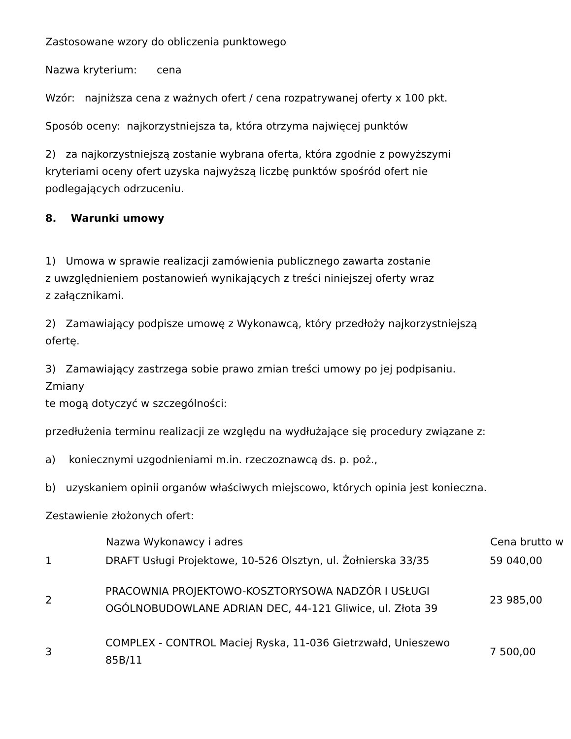Zastosowane wzory do obliczenia punktowego
Nazwa kryterium: cena
Wzór: najniższa cena z ważnych ofert / cena rozpatrywanej oferty x 100 pkt.
Sposób oceny: najkorzystniejsza ta, która otrzyma najwięcej punktów
2) za najkorzystniejszą zostanie wybrana oferta, która zgodnie z powyższymi
kryteriami oceny ofert uzyska najwyższą liczbę punktów spośród ofert nie
podlegających odrzuceniu.
8. Warunki umowy
1) Umowa w sprawie realizacji zamówienia publicznego zawarta zostanie
z uwzględnieniem postanowień wynikających z treści niniejszej oferty wraz
z załącznikami.
2) Zamawiający podpisze umowę z Wykonawcą, który przedłoży najkorzystniejszą
ofertę.
3) Zamawiający zastrzega sobie prawo zmian treści umowy po jej podpisaniu.
Zmiany
te mogą dotyczyć w szczególności:
przedłużenia terminu realizacji ze względu na wydłużające się procedury związane z:
a) koniecznymi uzgodnieniami m.in. rzeczoznawcą ds. p. poż.,
b) uzyskaniem opinii organów właściwych miejscowo, których opinia jest konieczna.
Zestawienie złożonych ofert:
| | Nazwa Wykonawcy i adres | Cena brutto w |
| --- | --- | --- |
| 1 | DRAFT Usługi Projektowe, 10-526 Olsztyn, ul. Żołnierska 33/35 | 59 040,00 |
| 2 | PRACOWNIA PROJEKTOWO-KOSZTORYSOWA NADZÓR I USŁUGI OGÓLNOBUDOWLANE ADRIAN DEC, 44-121 Gliwice, ul. Złota 39 | 23 985,00 |
| 3 | COMPLEX - CONTROL Maciej Ryska, 11-036 Gietrzwałd, Unieszewo 85B/11 | 7 500,00 |